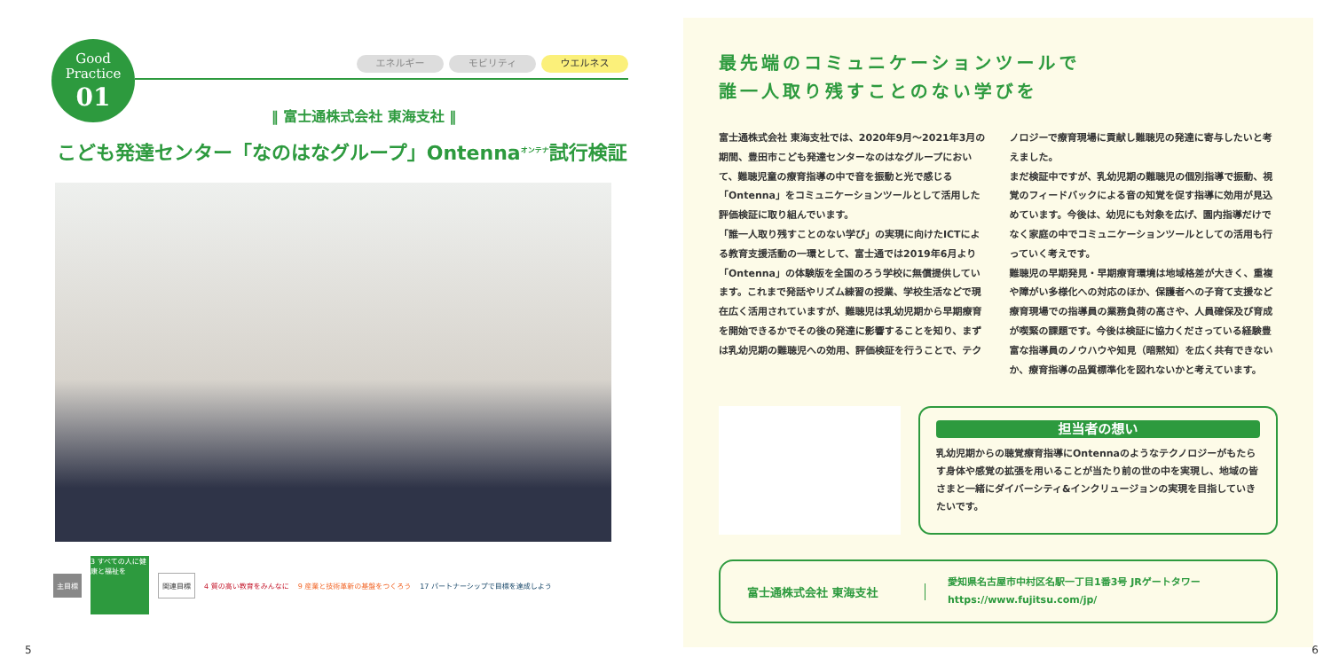Good
Practice
01
エネルギー モビリティ ウエルネス
‖ 富士通株式会社 東海支社 ‖
こども発達センター「なのはなグループ」Ontenna<sup>オンテナ</sup>試行検証
主目標
3 すべての人に健康と福祉を
関連目標
4 質の高い教育をみんなに 9 産業と技術革新の基盤をつくろう
17 パートナーシップで目標を達成しよう
5
最先端のコミュニケーションツールで
誰一人取り残すことのない学びを
富士通株式会社 東海支社では、2020年9月～2021年3月の期間、豊田市こども発達センターなのはなグループにおいて、難聴児童の療育指導の中で音を振動と光で感じる「Ontenna」をコミュニケーションツールとして活用した評価検証に取り組んでいます。
「誰一人取り残すことのない学び」の実現に向けたICTによる教育支援活動の一環として、富士通では2019年6月より「Ontenna」の体験版を全国のろう学校に無償提供しています。これまで発話やリズム練習の授業、学校生活などで現在広く活用されていますが、難聴児は乳幼児期から早期療育を開始できるかでその後の発達に影響することを知り、まずは乳幼児期の難聴児への効用、評価検証を行うことで、テクノロジーで療育現場に貢献し難聴児の発達に寄与したいと考えました。
まだ検証中ですが、乳幼児期の難聴児の個別指導で振動、視覚のフィードバックによる音の知覚を促す指導に効用が見込めています。今後は、幼児にも対象を広げ、園内指導だけでなく家庭の中でコミュニケーションツールとしての活用も行っていく考えです。
難聴児の早期発見・早期療育環境は地域格差が大きく、重複や障がい多様化への対応のほか、保護者への子育て支援など療育現場での指導員の業務負荷の高さや、人員確保及び育成が喫緊の課題です。今後は検証に協力くださっている経験豊富な指導員のノウハウや知見（暗黙知）を広く共有できないか、療育指導の品質標準化を図れないかと考えています。
担当者の想い
乳幼児期からの聴覚療育指導にOntennaのようなテクノロジーがもたらす身体や感覚の拡張を用いることが当たり前の世の中を実現し、地域の皆さまと一緒にダイバーシティ&インクリュージョンの実現を目指していきたいです。
富士通株式会社 東海支社
愛知県名古屋市中村区名駅一丁目1番3号 JRゲートタワー
https://www.fujitsu.com/jp/
6